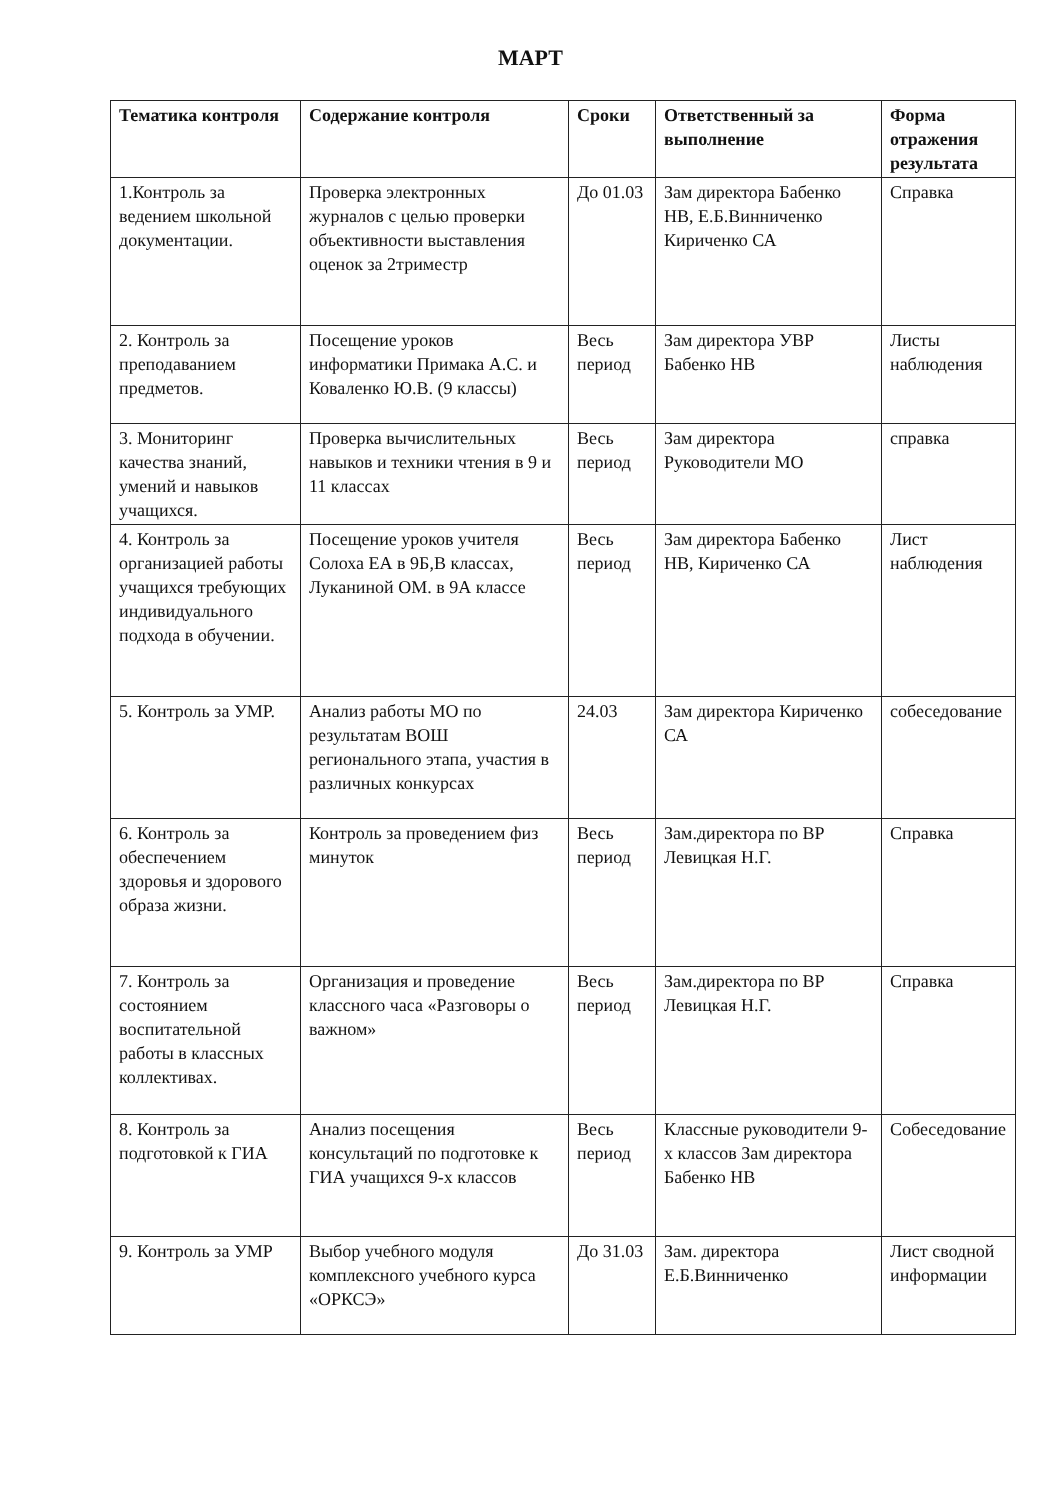МАРТ
| Тематика контроля | Содержание контроля | Сроки | Ответственный за выполнение | Форма отражения результата |
| --- | --- | --- | --- | --- |
| 1.Контроль за ведением школьной документации. | Проверка электронных журналов с целью проверки объективности выставления оценок за 2триместр | До 01.03 | Зам директора Бабенко НВ, Е.Б.Винниченко Кириченко СА | Справка |
| 2. Контроль за преподаванием предметов. | Посещение уроков информатики Примака А.С. и Коваленко Ю.В. (9 классы) | Весь период | Зам директора УВР Бабенко НВ | Листы наблюдения |
| 3. Мониторинг качества знаний, умений и навыков учащихся. | Проверка вычислительных навыков и техники чтения в 9 и 11 классах | Весь период | Зам директора Руководители МО | справка |
| 4. Контроль за организацией работы учащихся требующих индивидуального подхода в обучении. | Посещение уроков учителя Солоха ЕА в 9Б,В классах, Луканиной ОМ. в 9А классе | Весь период | Зам директора Бабенко НВ, Кириченко СА | Лист наблюдения |
| 5. Контроль за УМР. | Анализ работы МО по результатам ВОШ регионального этапа, участия в различных конкурсах | 24.03 | Зам директора Кириченко СА | собеседование |
| 6. Контроль за обеспечением здоровья и здорового образа жизни. | Контроль за проведением физ минуток | Весь период | Зам.директора по ВР Левицкая Н.Г. | Справка |
| 7. Контроль за состоянием воспитательной работы в классных коллективах. | Организация и проведение классного часа «Разговоры о важном» | Весь период | Зам.директора по ВР Левицкая Н.Г. | Справка |
| 8. Контроль за подготовкой к ГИА | Анализ посещения консультаций по подготовке к ГИА учащихся 9-х классов | Весь период | Классные руководители 9-х классов Зам директора Бабенко НВ | Собеседование |
| 9. Контроль за УМР | Выбор учебного модуля комплексного учебного курса «ОРКСЭ» | До 31.03 | Зам. директора Е.Б.Винниченко | Лист сводной информации |